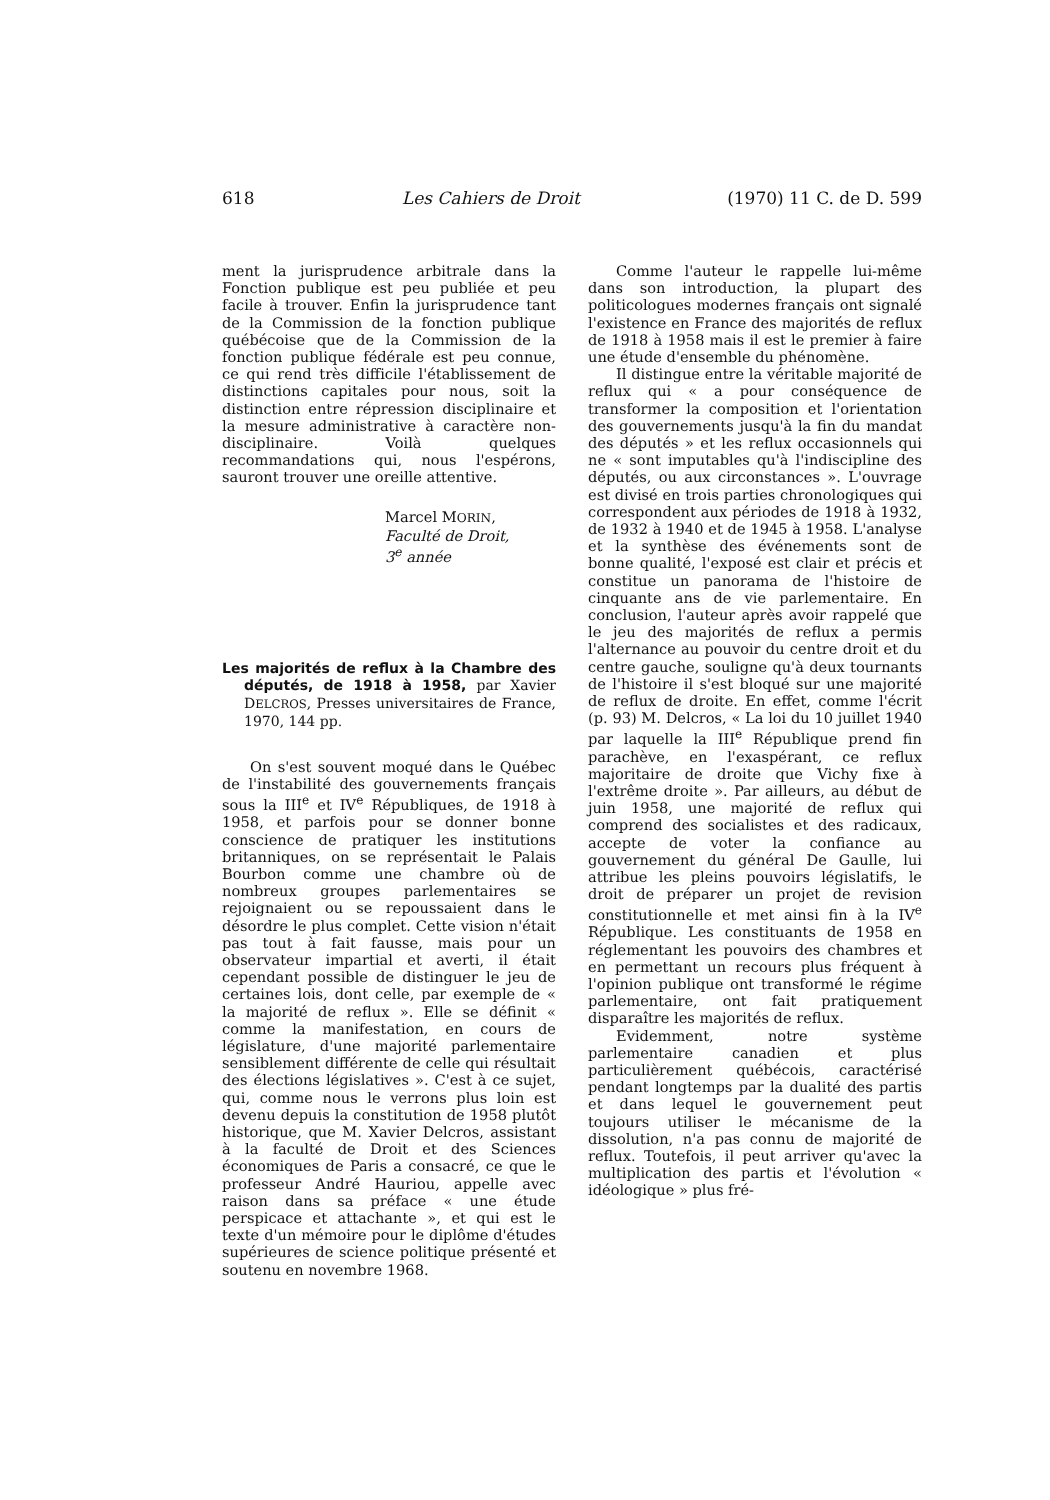618 Les Cahiers de Droit (1970) 11 C. de D. 599
ment la jurisprudence arbitrale dans la Fonction publique est peu publiée et peu facile à trouver. Enfin la jurisprudence tant de la Commission de la fonction publique québécoise que de la Commission de la fonction publique fédérale est peu connue, ce qui rend très difficile l'établissement de distinctions capitales pour nous, soit la distinction entre répression disciplinaire et la mesure administrative à caractère non-disciplinaire. Voilà quelques recommandations qui, nous l'espérons, sauront trouver une oreille attentive.
Marcel MORIN,
Faculté de Droit,
3<sup>e</sup> année
Les majorités de reflux à la Chambre des députés, de 1918 à 1958, par Xavier DELCROS, Presses universitaires de France, 1970, 144 pp.
On s'est souvent moqué dans le Québec de l'instabilité des gouvernements français sous la III<sup>e</sup> et IV<sup>e</sup> Républiques, de 1918 à 1958, et parfois pour se donner bonne conscience de pratiquer les institutions britanniques, on se représentait le Palais Bourbon comme une chambre où de nombreux groupes parlementaires se rejoignaient ou se repoussaient dans le désordre le plus complet. Cette vision n'était pas tout à fait fausse, mais pour un observateur impartial et averti, il était cependant possible de distinguer le jeu de certaines lois, dont celle, par exemple de « la majorité de reflux ». Elle se définit « comme la manifestation, en cours de législature, d'une majorité parlementaire sensiblement différente de celle qui résultait des élections législatives ». C'est à ce sujet, qui, comme nous le verrons plus loin est devenu depuis la constitution de 1958 plutôt historique, que M. Xavier Delcros, assistant à la faculté de Droit et des Sciences économiques de Paris a consacré, ce que le professeur André Hauriou, appelle avec raison dans sa préface « une étude perspicace et attachante », et qui est le texte d'un mémoire pour le diplôme d'études supérieures de science politique présenté et soutenu en novembre 1968.
Comme l'auteur le rappelle lui-même dans son introduction, la plupart des politicologues modernes français ont signalé l'existence en France des majorités de reflux de 1918 à 1958 mais il est le premier à faire une étude d'ensemble du phénomène.
Il distingue entre la véritable majorité de reflux qui « a pour conséquence de transformer la composition et l'orientation des gouvernements jusqu'à la fin du mandat des députés » et les reflux occasionnels qui ne « sont imputables qu'à l'indiscipline des députés, ou aux circonstances ». L'ouvrage est divisé en trois parties chronologiques qui correspondent aux périodes de 1918 à 1932, de 1932 à 1940 et de 1945 à 1958. L'analyse et la synthèse des événements sont de bonne qualité, l'exposé est clair et précis et constitue un panorama de l'histoire de cinquante ans de vie parlementaire. En conclusion, l'auteur après avoir rappelé que le jeu des majorités de reflux a permis l'alternance au pouvoir du centre droit et du centre gauche, souligne qu'à deux tournants de l'histoire il s'est bloqué sur une majorité de reflux de droite. En effet, comme l'écrit (p. 93) M. Delcros, « La loi du 10 juillet 1940 par laquelle la III<sup>e</sup> République prend fin parachève, en l'exaspérant, ce reflux majoritaire de droite que Vichy fixe à l'extrême droite ». Par ailleurs, au début de juin 1958, une majorité de reflux qui comprend des socialistes et des radicaux, accepte de voter la confiance au gouvernement du général De Gaulle, lui attribue les pleins pouvoirs législatifs, le droit de préparer un projet de revision constitutionnelle et met ainsi fin à la IV<sup>e</sup> République. Les constituants de 1958 en réglementant les pouvoirs des chambres et en permettant un recours plus fréquent à l'opinion publique ont transformé le régime parlementaire, ont fait pratiquement disparaître les majorités de reflux.
Evidemment, notre système parlementaire canadien et plus particulièrement québécois, caractérisé pendant longtemps par la dualité des partis et dans lequel le gouvernement peut toujours utiliser le mécanisme de la dissolution, n'a pas connu de majorité de reflux. Toutefois, il peut arriver qu'avec la multiplication des partis et l'évolution « idéologique » plus fré-